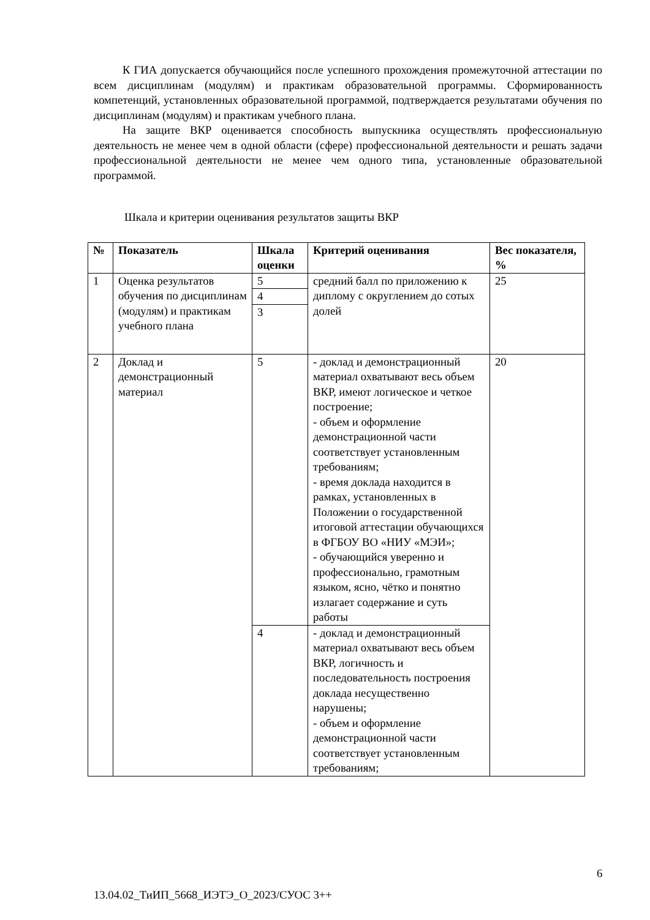К ГИА допускается обучающийся после успешного прохождения промежуточной аттестации по всем дисциплинам (модулям) и практикам образовательной программы. Сформированность компетенций, установленных образовательной программой, подтверждается результатами обучения по дисциплинам (модулям) и практикам учебного плана.
На защите ВКР оценивается способность выпускника осуществлять профессиональную деятельность не менее чем в одной области (сфере) профессиональной деятельности и решать задачи профессиональной деятельности не менее чем одного типа, установленные образовательной программой.
Шкала и критерии оценивания результатов защиты ВКР
| № | Показатель | Шкала оценки | Критерий оценивания | Вес показателя, % |
| --- | --- | --- | --- | --- |
| 1 | Оценка результатов обучения по дисциплинам (модулям) и практикам учебного плана | 5 | средний балл по приложению к диплому с округлением до сотых долей | 25 |
| | | 4 | | |
| | | 3 | | |
| 2 | Доклад и демонстрационный материал | 5 | - доклад и демонстрационный материал охватывают весь объем ВКР, имеют логическое и четкое построение; - объем и оформление демонстрационной части соответствует установленным требованиям; - время доклада находится в рамках, установленных в Положении о государственной итоговой аттестации обучающихся в ФГБОУ ВО «НИУ «МЭИ»; - обучающийся уверенно и профессионально, грамотным языком, ясно, чётко и понятно излагает содержание и суть работы | 20 |
| | | 4 | - доклад и демонстрационный материал охватывают весь объем ВКР, логичность и последовательность построения доклада несущественно нарушены; - объем и оформление демонстрационной части соответствует установленным требованиям; | |
6
13.04.02_ТиИП_5668_ИЭТЭ_О_2023/СУОС 3++